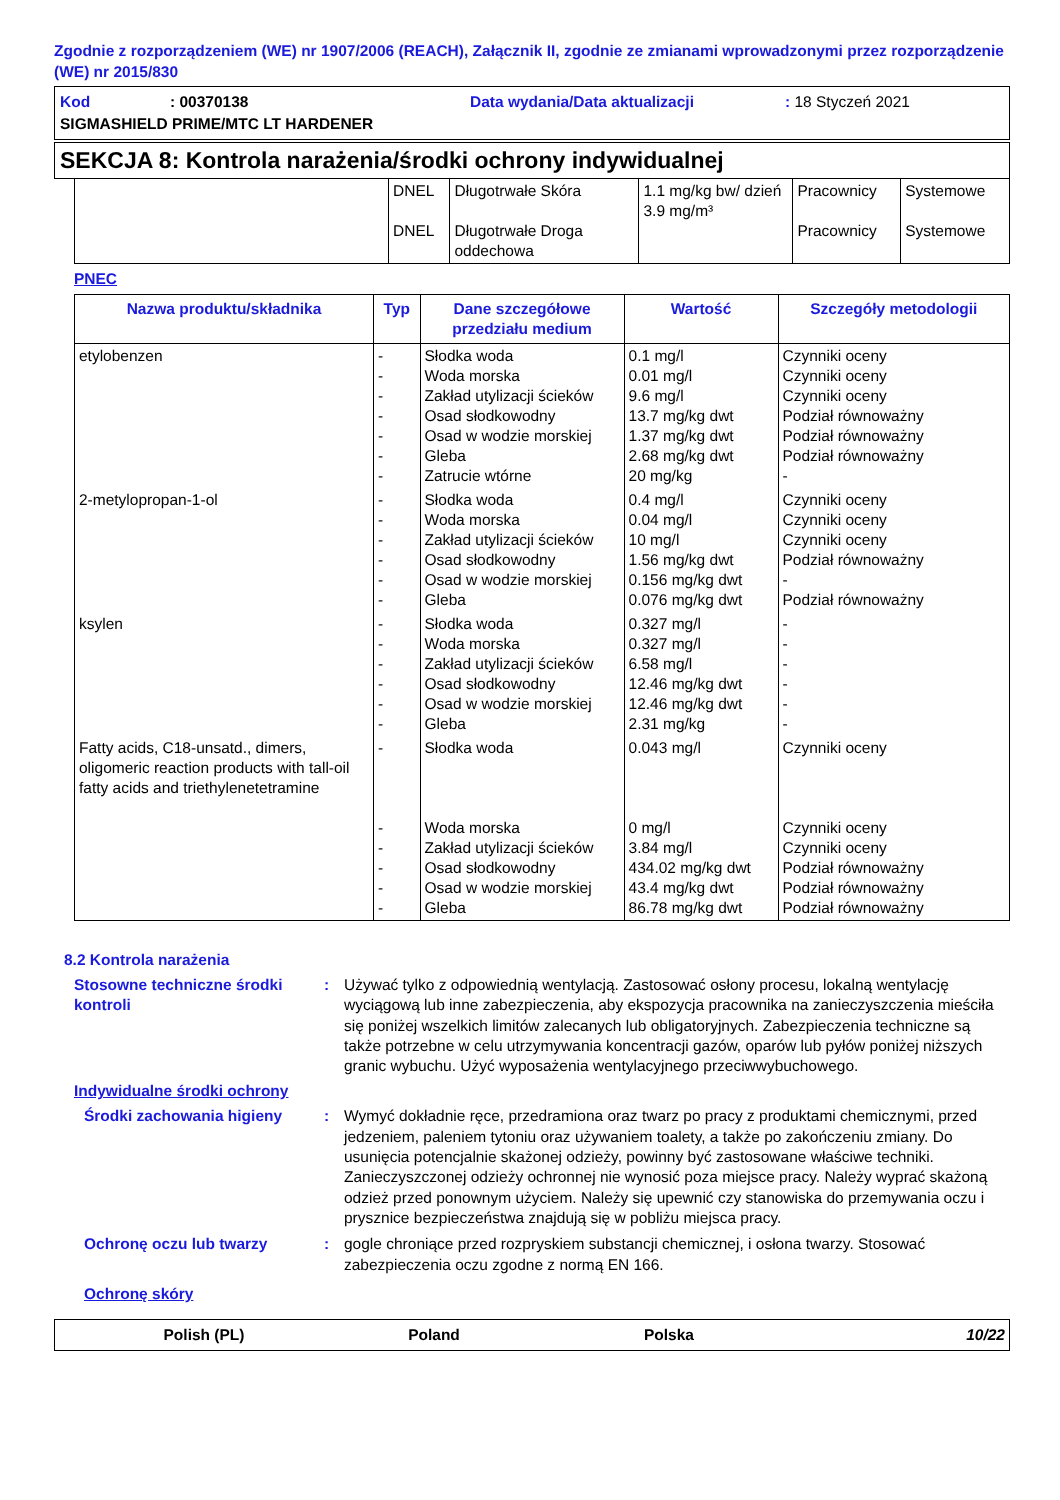Zgodnie z rozporządzeniem (WE) nr 1907/2006 (REACH), Załącznik II, zgodnie ze zmianami wprowadzonymi przez rozporządzenie (WE) nr 2015/830
Kod: 00370138 Data wydania/Data aktualizacji: 18 Styczeń 2021
SIGMASHIELD PRIME/MTC LT HARDENER
SEKCJA 8: Kontrola narażenia/środki ochrony indywidualnej
| | DNEL DNEL | Długotrwałe Skóra Długotrwałe Droga oddechowa | 1.1 mg/kg bw/ dzień 3.9 mg/m³ | Pracownicy Pracownicy | Systemowe Systemowe |
PNEC
| Nazwa produktu/składnika | Typ | Dane szczegółowe przedziału medium | Wartość | Szczegóły metodologii |
| --- | --- | --- | --- | --- |
| etylobenzen | - - - - - - - | Słodka woda Woda morska Zakład utylizacji ścieków Osad słodkowodny Osad w wodzie morskiej Gleba Zatrucie wtórne | 0.1 mg/l 0.01 mg/l 9.6 mg/l 13.7 mg/kg dwt 1.37 mg/kg dwt 2.68 mg/kg dwt 20 mg/kg | Czynniki oceny Czynniki oceny Czynniki oceny Podział równoważny Podział równoważny Podział równoważny - |
| 2-metylopropan-1-ol | - - - - - - | Słodka woda Woda morska Zakład utylizacji ścieków Osad słodkowodny Osad w wodzie morskiej Gleba | 0.4 mg/l 0.04 mg/l 10 mg/l 1.56 mg/kg dwt 0.156 mg/kg dwt 0.076 mg/kg dwt | Czynniki oceny Czynniki oceny Czynniki oceny Podział równoważny - Podział równoważny |
| ksylen | - - - - - - | Słodka woda Woda morska Zakład utylizacji ścieków Osad słodkowodny Osad w wodzie morskiej Gleba | 0.327 mg/l 0.327 mg/l 6.58 mg/l 12.46 mg/kg dwt 12.46 mg/kg dwt 2.31 mg/kg | - - - - - - |
| Fatty acids, C18-unsatd., dimers, oligomeric reaction products with tall-oil fatty acids and triethylenetetramine | - - - - - - | Słodka woda Woda morska Zakład utylizacji ścieków Osad słodkowodny Osad w wodzie morskiej Gleba | 0.043 mg/l 0 mg/l 3.84 mg/l 434.02 mg/kg dwt 43.4 mg/kg dwt 86.78 mg/kg dwt | Czynniki oceny Czynniki oceny Czynniki oceny Podział równoważny Podział równoważny Podział równoważny |
8.2 Kontrola narażenia
Stosowne techniczne środki kontroli
: Używać tylko z odpowiednią wentylacją. Zastosować osłony procesu, lokalną wentylację wyciągową lub inne zabezpieczenia, aby ekspozycja pracownika na zanieczyszczenia mieściła się poniżej wszelkich limitów zalecanych lub obligatoryjnych. Zabezpieczenia techniczne są także potrzebne w celu utrzymywania koncentracji gazów, oparów lub pyłów poniżej niższych granic wybuchu. Użyć wyposażenia wentylacyjnego przeciwwybuchowego.
Indywidualne środki ochrony
Środki zachowania higieny : Wymyć dokładnie ręce, przedramiona oraz twarz po pracy z produktami chemicznymi, przed jedzeniem, paleniem tytoniu oraz używaniem toalety, a także po zakończeniu zmiany. Do usunięcia potencjalnie skażonej odzieży, powinny być zastosowane właściwe techniki. Zanieczyszczonej odzieży ochronnej nie wynosić poza miejsce pracy. Należy wyprać skażoną odzież przed ponownym użyciem. Należy się upewnić czy stanowiska do przemywania oczu i prysznice bezpieczeństwa znajdują się w pobliżu miejsca pracy.
Ochronę oczu lub twarzy : gogle chroniące przed rozpryskiem substancji chemicznej, i osłona twarzy. Stosować zabezpieczenia oczu zgodne z normą EN 166.
Ochronę skóry
Polish (PL) Poland Polska 10/22